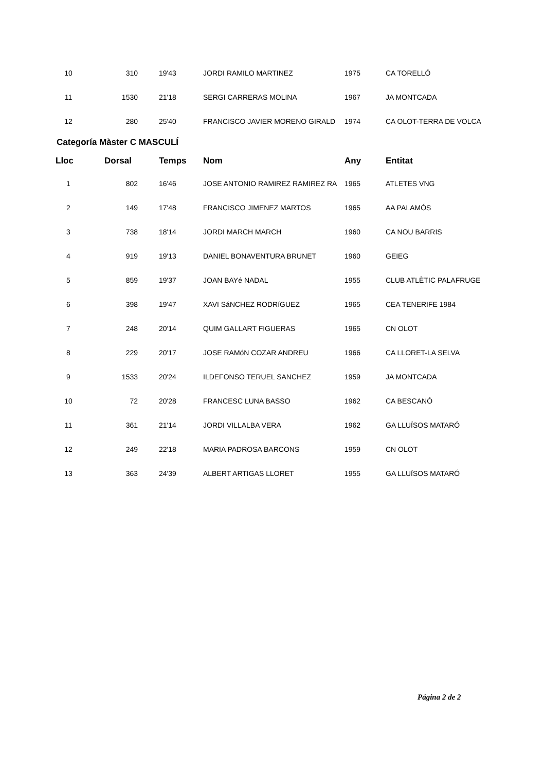| 10 | 310 | 19'43 | JORDI RAMILO MARTINEZ | 1975 | CA TORELLÓ |
| 11 | 1530 | 21'18 | SERGI CARRERAS MOLINA | 1967 | JA MONTCADA |
| 12 | 280 | 25'40 | FRANCISCO JAVIER MORENO GIRALD | 1974 | CA OLOT-TERRA DE VOLCA |
Categoría Màster C MASCULÍ
| Lloc | Dorsal | Temps | Nom | Any | Entitat |
| --- | --- | --- | --- | --- | --- |
| 1 | 802 | 16'46 | JOSE ANTONIO RAMIREZ RAMIREZ RA | 1965 | ATLETES VNG |
| 2 | 149 | 17'48 | FRANCISCO JIMENEZ MARTOS | 1965 | AA PALAMÓS |
| 3 | 738 | 18'14 | JORDI MARCH MARCH | 1960 | CA NOU BARRIS |
| 4 | 919 | 19'13 | DANIEL BONAVENTURA BRUNET | 1960 | GEIEG |
| 5 | 859 | 19'37 | JOAN BAYé NADAL | 1955 | CLUB ATLÈTIC PALAFRUGE |
| 6 | 398 | 19'47 | XAVI SáNCHEZ RODRíGUEZ | 1965 | CEA TENERIFE 1984 |
| 7 | 248 | 20'14 | QUIM GALLART FIGUERAS | 1965 | CN OLOT |
| 8 | 229 | 20'17 | JOSE RAMóN COZAR ANDREU | 1966 | CA LLORET-LA SELVA |
| 9 | 1533 | 20'24 | ILDEFONSO TERUEL SANCHEZ | 1959 | JA MONTCADA |
| 10 | 72 | 20'28 | FRANCESC LUNA BASSO | 1962 | CA BESCANÓ |
| 11 | 361 | 21'14 | JORDI VILLALBA VERA | 1962 | GA LLUÏSOS MATARÓ |
| 12 | 249 | 22'18 | MARIA PADROSA BARCONS | 1959 | CN OLOT |
| 13 | 363 | 24'39 | ALBERT ARTIGAS LLORET | 1955 | GA LLUÏSOS MATARÓ |
Página 2 de 2